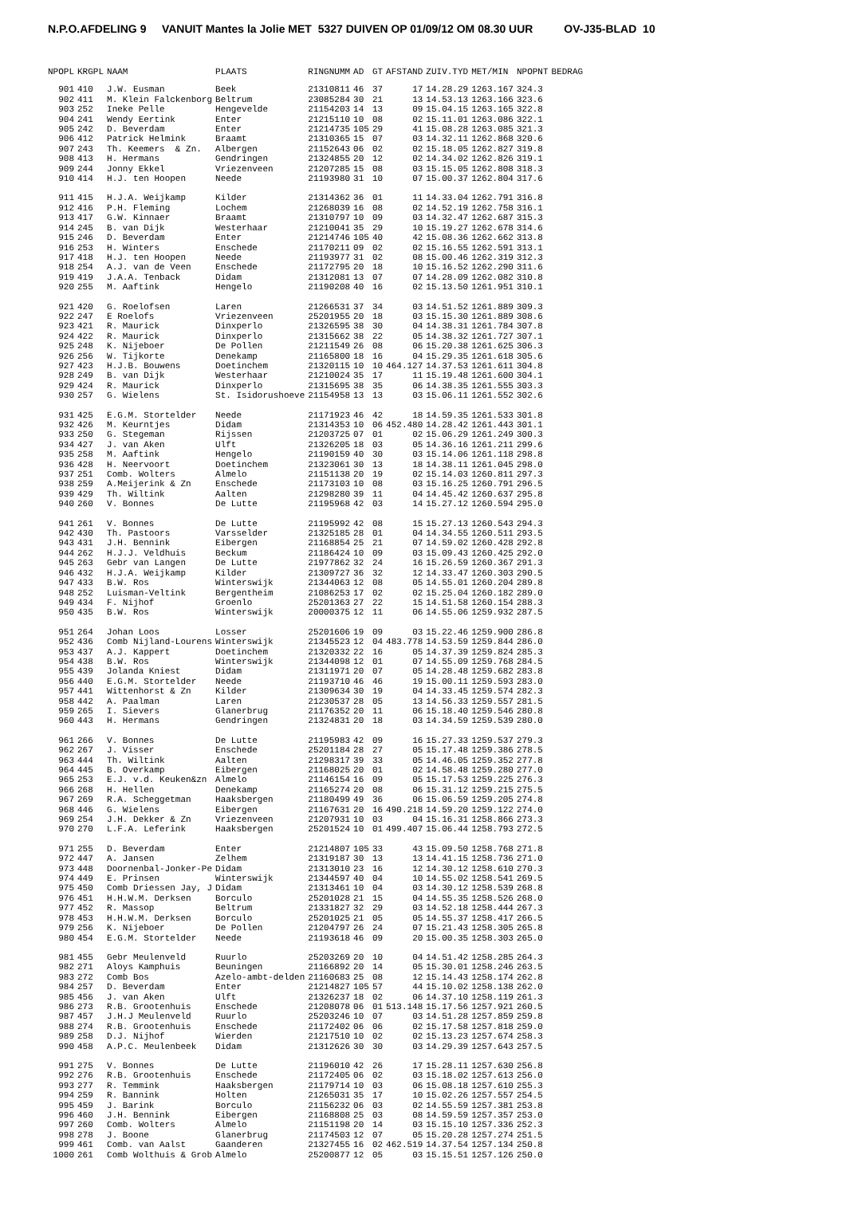N.P.O.AFDELING 9 VANUIT Mantes la Jolie MET 5327 DUIVEN OP 01/09/12 OM 08.30 UUR OV-J35-BLAD 10
| NPOPL | KRGPL | NAAM | PLAATS | RINGNUMM | AD | GT | AFSTAND | ZUIV.TYD | MET/MIN | NPOPNT | BEDRAG |
| --- | --- | --- | --- | --- | --- | --- | --- | --- | --- | --- | --- |
| 901 | 410 | J.W. Eusman | Beek | 21310811 | 46 | 37 | 17 | 14.28.29 | 1263.167 | 324.3 | |
| 902 | 411 | M. Klein Falckenborg | Beltrum | 23085284 | 30 | 21 | 13 | 14.53.13 | 1263.166 | 323.6 | |
| 903 | 252 | Ineke Pelle | Hengevelde | 21154203 | 14 | 13 | 09 | 15.04.15 | 1263.165 | 322.8 | |
| 904 | 241 | Wendy Eertink | Enter | 21215110 | 10 | 08 | 02 | 15.11.01 | 1263.086 | 322.1 | |
| 905 | 242 | D. Beverdam | Enter | 21214735 | 105 | 29 | 41 | 15.08.28 | 1263.085 | 321.3 | |
| 906 | 412 | Patrick Helmink | Braamt | 21310365 | 15 | 07 | 03 | 14.32.11 | 1262.868 | 320.6 | |
| 907 | 243 | Th. Keemers & Zn. | Albergen | 21152643 | 06 | 02 | 02 | 15.18.05 | 1262.827 | 319.8 | |
| 908 | 413 | H. Hermans | Gendringen | 21324855 | 20 | 12 | 02 | 14.34.02 | 1262.826 | 319.1 | |
| 909 | 244 | Jonny Ekkel | Vriezenveen | 21207285 | 15 | 08 | 03 | 15.15.05 | 1262.808 | 318.3 | |
| 910 | 414 | H.J. ten Hoopen | Neede | 21193980 | 31 | 10 | 07 | 15.00.37 | 1262.804 | 317.6 | |
| 911 | 415 | H.J.A. Weijkamp | Kilder | 21314362 | 36 | 01 | 11 | 14.33.04 | 1262.791 | 316.8 | |
| 912 | 416 | P.H. Fleming | Lochem | 21268039 | 16 | 08 | 02 | 14.52.19 | 1262.758 | 316.1 | |
| 913 | 417 | G.W. Kinnaer | Braamt | 21310797 | 10 | 09 | 03 | 14.32.47 | 1262.687 | 315.3 | |
| 914 | 245 | B. van Dijk | Westerhaar | 21210041 | 35 | 29 | 10 | 15.19.27 | 1262.678 | 314.6 | |
| 915 | 246 | D. Beverdam | Enter | 21214746 | 105 | 40 | 42 | 15.08.36 | 1262.662 | 313.8 | |
| 916 | 253 | H. Winters | Enschede | 21170211 | 09 | 02 | 02 | 15.16.55 | 1262.591 | 313.1 | |
| 917 | 418 | H.J. ten Hoopen | Neede | 21193977 | 31 | 02 | 08 | 15.00.46 | 1262.319 | 312.3 | |
| 918 | 254 | A.J. van de Veen | Enschede | 21172795 | 20 | 18 | 10 | 15.16.52 | 1262.290 | 311.6 | |
| 919 | 419 | J.A.A. Tenback | Didam | 21312081 | 13 | 07 | 07 | 14.28.09 | 1262.082 | 310.8 | |
| 920 | 255 | M. Aaftink | Hengelo | 21190208 | 40 | 16 | 02 | 15.13.50 | 1261.951 | 310.1 | |
| 921 | 420 | G. Roelofsen | Laren | 21266531 | 37 | 34 | 03 | 14.51.52 | 1261.889 | 309.3 | |
| 922 | 247 | E Roelofs | Vriezenveen | 25201955 | 20 | 18 | 03 | 15.15.30 | 1261.889 | 308.6 | |
| 923 | 421 | R. Maurick | Dinxperlo | 21326595 | 38 | 30 | 04 | 14.38.31 | 1261.784 | 307.8 | |
| 924 | 422 | R. Maurick | Dinxperlo | 21315662 | 38 | 22 | 05 | 14.38.32 | 1261.727 | 307.1 | |
| 925 | 248 | K. Nijeboer | De Pollen | 21211549 | 26 | 08 | 06 | 15.20.38 | 1261.625 | 306.3 | |
| 926 | 256 | W. Tijkorte | Denekamp | 21165800 | 18 | 16 | 04 | 15.29.35 | 1261.618 | 305.6 | |
| 927 | 423 | H.J.B. Bouwens | Doetinchem | 21320115 | 10 | 10 | 464.127 | 14.37.53 | 1261.611 | 304.8 | |
| 928 | 249 | B. van Dijk | Westerhaar | 21210024 | 35 | 17 | 11 | 15.19.48 | 1261.600 | 304.1 | |
| 929 | 424 | R. Maurick | Dinxperlo | 21315695 | 38 | 35 | 06 | 14.38.35 | 1261.555 | 303.3 | |
| 930 | 257 | G. Wielens | St. Isidorushoeve | 21154958 | 13 | 13 | 03 | 15.06.11 | 1261.552 | 302.6 | |
| 931 | 425 | E.G.M. Stortelder | Neede | 21171923 | 46 | 42 | 18 | 14.59.35 | 1261.533 | 301.8 | |
| 932 | 426 | M. Keurntjes | Didam | 21314353 | 10 | 06 | 452.480 | 14.28.42 | 1261.443 | 301.1 | |
| 933 | 250 | G. Stegeman | Rijssen | 21203725 | 07 | 01 | 02 | 15.06.29 | 1261.249 | 300.3 | |
| 934 | 427 | J. van Aken | Ulft | 21326205 | 18 | 03 | 05 | 14.36.16 | 1261.211 | 299.6 | |
| 935 | 258 | M. Aaftink | Hengelo | 21190159 | 40 | 30 | 03 | 15.14.06 | 1261.118 | 298.8 | |
| 936 | 428 | H. Neervoort | Doetinchem | 21323061 | 30 | 13 | 18 | 14.38.11 | 1261.045 | 298.0 | |
| 937 | 251 | Comb. Wolters | Almelo | 21151138 | 20 | 19 | 02 | 15.14.03 | 1260.811 | 297.3 | |
| 938 | 259 | A.Meijerink & Zn | Enschede | 21173103 | 10 | 08 | 03 | 15.16.25 | 1260.791 | 296.5 | |
| 939 | 429 | Th. Wiltink | Aalten | 21298280 | 39 | 11 | 04 | 14.45.42 | 1260.637 | 295.8 | |
| 940 | 260 | V. Bonnes | De Lutte | 21195968 | 42 | 03 | 14 | 15.27.12 | 1260.594 | 295.0 | |
| 941 | 261 | V. Bonnes | De Lutte | 21195992 | 42 | 08 | 15 | 15.27.13 | 1260.543 | 294.3 | |
| 942 | 430 | Th. Pastoors | Varsselder | 21325185 | 28 | 01 | 04 | 14.34.55 | 1260.511 | 293.5 | |
| 943 | 431 | J.H. Bennink | Eibergen | 21168854 | 25 | 21 | 07 | 14.59.02 | 1260.428 | 292.8 | |
| 944 | 262 | H.J.J. Veldhuis | Beckum | 21186424 | 10 | 09 | 03 | 15.09.43 | 1260.425 | 292.0 | |
| 945 | 263 | Gebr van Langen | De Lutte | 21977862 | 32 | 24 | 16 | 15.26.59 | 1260.367 | 291.3 | |
| 946 | 432 | H.J.A. Weijkamp | Kilder | 21309727 | 36 | 32 | 12 | 14.33.47 | 1260.303 | 290.5 | |
| 947 | 433 | B.W. Ros | Winterswijk | 21344063 | 12 | 08 | 05 | 14.55.01 | 1260.204 | 289.8 | |
| 948 | 252 | Luisman-Veltink | Bergentheim | 21086253 | 17 | 02 | 02 | 15.25.04 | 1260.182 | 289.0 | |
| 949 | 434 | F. Nijhof | Groenlo | 25201363 | 27 | 22 | 15 | 14.51.58 | 1260.154 | 288.3 | |
| 950 | 435 | B.W. Ros | Winterswijk | 20000375 | 12 | 11 | 06 | 14.55.06 | 1259.932 | 287.5 | |
| 951 | 264 | Johan Loos | Losser | 25201606 | 19 | 09 | 03 | 15.22.46 | 1259.900 | 286.8 | |
| 952 | 436 | Comb Nijland-Lourens | Winterswijk | 21345523 | 12 | 04 | 483.778 | 14.53.59 | 1259.844 | 286.0 | |
| 953 | 437 | A.J. Kappert | Doetinchem | 21320332 | 22 | 16 | 05 | 14.37.39 | 1259.824 | 285.3 | |
| 954 | 438 | B.W. Ros | Winterswijk | 21344098 | 12 | 01 | 07 | 14.55.09 | 1259.768 | 284.5 | |
| 955 | 439 | Jolanda Kniest | Didam | 21311971 | 20 | 07 | 05 | 14.28.48 | 1259.682 | 283.8 | |
| 956 | 440 | E.G.M. Stortelder | Neede | 21193710 | 46 | 46 | 19 | 15.00.11 | 1259.593 | 283.0 | |
| 957 | 441 | Wittenhorst & Zn | Kilder | 21309634 | 30 | 19 | 04 | 14.33.45 | 1259.574 | 282.3 | |
| 958 | 442 | A. Paalman | Laren | 21230537 | 28 | 05 | 13 | 14.56.33 | 1259.557 | 281.5 | |
| 959 | 265 | I. Sievers | Glanerbrug | 21176352 | 20 | 11 | 06 | 15.18.40 | 1259.546 | 280.8 | |
| 960 | 443 | H. Hermans | Gendringen | 21324831 | 20 | 18 | 03 | 14.34.59 | 1259.539 | 280.0 | |
| 961 | 266 | V. Bonnes | De Lutte | 21195983 | 42 | 09 | 16 | 15.27.33 | 1259.537 | 279.3 | |
| 962 | 267 | J. Visser | Enschede | 25201184 | 28 | 27 | 05 | 15.17.48 | 1259.386 | 278.5 | |
| 963 | 444 | Th. Wiltink | Aalten | 21298317 | 39 | 33 | 05 | 14.46.05 | 1259.352 | 277.8 | |
| 964 | 445 | B. Overkamp | Eibergen | 21168025 | 20 | 01 | 02 | 14.58.48 | 1259.280 | 277.0 | |
| 965 | 253 | E.J. v.d. Keuken&zn | Almelo | 21146154 | 16 | 09 | 05 | 15.17.53 | 1259.225 | 276.3 | |
| 966 | 268 | H. Hellen | Denekamp | 21165274 | 20 | 08 | 06 | 15.31.12 | 1259.215 | 275.5 | |
| 967 | 269 | R.A. Scheggetman | Haaksbergen | 21180499 | 49 | 36 | 06 | 15.06.59 | 1259.205 | 274.8 | |
| 968 | 446 | G. Wielens | Eibergen | 21167631 | 20 | 16 | 490.218 | 14.59.20 | 1259.122 | 274.0 | |
| 969 | 254 | J.H. Dekker & Zn | Vriezenveen | 21207931 | 10 | 03 | 04 | 15.16.31 | 1258.866 | 273.3 | |
| 970 | 270 | L.F.A. Leferink | Haaksbergen | 25201524 | 10 | 01 | 499.407 | 15.06.44 | 1258.793 | 272.5 | |
| 971 | 255 | D. Beverdam | Enter | 21214807 | 105 | 33 | 43 | 15.09.50 | 1258.768 | 271.8 | |
| 972 | 447 | A. Jansen | Zelhem | 21319187 | 30 | 13 | 13 | 14.41.15 | 1258.736 | 271.0 | |
| 973 | 448 | Doornenbal-Jonker-Pe | Didam | 21313010 | 23 | 16 | 12 | 14.30.12 | 1258.610 | 270.3 | |
| 974 | 449 | E. Prinsen | Winterswijk | 21344597 | 40 | 04 | 10 | 14.55.02 | 1258.541 | 269.5 | |
| 975 | 450 | Comb Driessen Jay, J | Didam | 21313461 | 10 | 04 | 03 | 14.30.12 | 1258.539 | 268.8 | |
| 976 | 451 | H.H.W.M. Derksen | Borculo | 25201028 | 21 | 15 | 04 | 14.55.35 | 1258.526 | 268.0 | |
| 977 | 452 | R. Massop | Beltrum | 21331827 | 32 | 29 | 03 | 14.52.18 | 1258.444 | 267.3 | |
| 978 | 453 | H.H.W.M. Derksen | Borculo | 25201025 | 21 | 05 | 05 | 14.55.37 | 1258.417 | 266.5 | |
| 979 | 256 | K. Nijeboer | De Pollen | 21204797 | 26 | 24 | 07 | 15.21.43 | 1258.305 | 265.8 | |
| 980 | 454 | E.G.M. Stortelder | Neede | 21193618 | 46 | 09 | 20 | 15.00.35 | 1258.303 | 265.0 | |
| 981 | 455 | Gebr Meulenveld | Ruurlo | 25203269 | 20 | 10 | 04 | 14.51.42 | 1258.285 | 264.3 | |
| 982 | 271 | Aloys Kamphuis | Beuningen | 21166892 | 20 | 14 | 05 | 15.30.01 | 1258.246 | 263.5 | |
| 983 | 272 | Comb Bos | Azelo-ambt-delden | 21160683 | 25 | 08 | 12 | 15.14.43 | 1258.174 | 262.8 | |
| 984 | 257 | D. Beverdam | Enter | 21214827 | 105 | 57 | 44 | 15.10.02 | 1258.138 | 262.0 | |
| 985 | 456 | J. van Aken | Ulft | 21326237 | 18 | 02 | 06 | 14.37.10 | 1258.119 | 261.3 | |
| 986 | 273 | R.B. Grootenhuis | Enschede | 21208078 | 06 | 01 | 513.148 | 15.17.56 | 1257.921 | 260.5 | |
| 987 | 457 | J.H.J Meulenveld | Ruurlo | 25203246 | 10 | 07 | 03 | 14.51.28 | 1257.859 | 259.8 | |
| 988 | 274 | R.B. Grootenhuis | Enschede | 21172402 | 06 | 06 | 02 | 15.17.58 | 1257.818 | 259.0 | |
| 989 | 258 | D.J. Nijhof | Wierden | 21217510 | 10 | 02 | 02 | 15.13.23 | 1257.674 | 258.3 | |
| 990 | 458 | A.P.C. Meulenbeek | Didam | 21312626 | 30 | 30 | 03 | 14.29.39 | 1257.643 | 257.5 | |
| 991 | 275 | V. Bonnes | De Lutte | 21196010 | 42 | 26 | 17 | 15.28.11 | 1257.630 | 256.8 | |
| 992 | 276 | R.B. Grootenhuis | Enschede | 21172405 | 06 | 02 | 03 | 15.18.02 | 1257.613 | 256.0 | |
| 993 | 277 | R. Temmink | Haaksbergen | 21179714 | 10 | 03 | 06 | 15.08.18 | 1257.610 | 255.3 | |
| 994 | 259 | R. Bannink | Holten | 21265031 | 35 | 17 | 10 | 15.02.26 | 1257.557 | 254.5 | |
| 995 | 459 | J. Barink | Borculo | 21156232 | 06 | 03 | 02 | 14.55.59 | 1257.381 | 253.8 | |
| 996 | 460 | J.H. Bennink | Eibergen | 21168808 | 25 | 03 | 08 | 14.59.59 | 1257.357 | 253.0 | |
| 997 | 260 | Comb. Wolters | Almelo | 21151198 | 20 | 14 | 03 | 15.15.10 | 1257.336 | 252.3 | |
| 998 | 278 | J. Boone | Glanerbrug | 21174503 | 12 | 07 | 05 | 15.20.28 | 1257.274 | 251.5 | |
| 999 | 461 | Comb. van Aalst | Gaanderen | 21327455 | 16 | 02 | 462.519 | 14.37.54 | 1257.134 | 250.8 | |
| 1000 | 261 | Comb Wolthuis & Grob | Almelo | 25200877 | 12 | 05 | 03 | 15.15.51 | 1257.126 | 250.0 | |